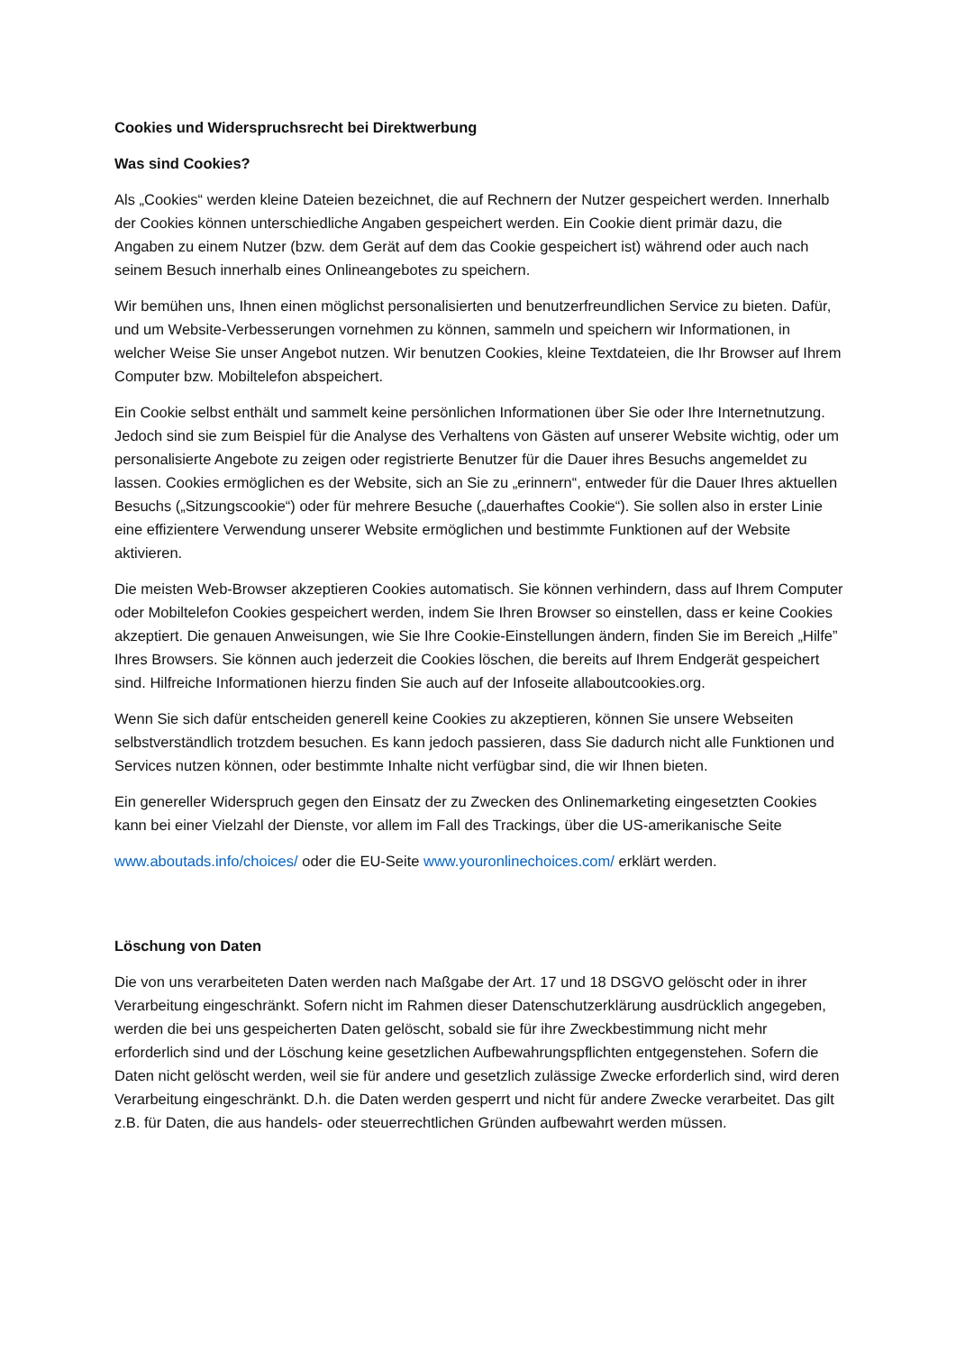Cookies und Widerspruchsrecht bei Direktwerbung
Was sind Cookies?
Als „Cookies“ werden kleine Dateien bezeichnet, die auf Rechnern der Nutzer gespeichert werden. Innerhalb der Cookies können unterschiedliche Angaben gespeichert werden. Ein Cookie dient primär dazu, die Angaben zu einem Nutzer (bzw. dem Gerät auf dem das Cookie gespeichert ist) während oder auch nach seinem Besuch innerhalb eines Onlineangebotes zu speichern.
Wir bemühen uns, Ihnen einen möglichst personalisierten und benutzerfreundlichen Service zu bieten. Dafür, und um Website-Verbesserungen vornehmen zu können, sammeln und speichern wir Informationen, in welcher Weise Sie unser Angebot nutzen. Wir benutzen Cookies, kleine Textdateien, die Ihr Browser auf Ihrem Computer bzw. Mobiltelefon abspeichert.
Ein Cookie selbst enthält und sammelt keine persönlichen Informationen über Sie oder Ihre Internetnutzung. Jedoch sind sie zum Beispiel für die Analyse des Verhaltens von Gästen auf unserer Website wichtig, oder um personalisierte Angebote zu zeigen oder registrierte Benutzer für die Dauer ihres Besuchs angemeldet zu lassen. Cookies ermöglichen es der Website, sich an Sie zu „erinnern“, entweder für die Dauer Ihres aktuellen Besuchs („Sitzungscookie“) oder für mehrere Besuche („dauerhaftes Cookie“). Sie sollen also in erster Linie eine effizientere Verwendung unserer Website ermöglichen und bestimmte Funktionen auf der Website aktivieren.
Die meisten Web-Browser akzeptieren Cookies automatisch. Sie können verhindern, dass auf Ihrem Computer oder Mobiltelefon Cookies gespeichert werden, indem Sie Ihren Browser so einstellen, dass er keine Cookies akzeptiert. Die genauen Anweisungen, wie Sie Ihre Cookie-Einstellungen ändern, finden Sie im Bereich „Hilfe” Ihres Browsers. Sie können auch jederzeit die Cookies löschen, die bereits auf Ihrem Endgerät gespeichert sind. Hilfreiche Informationen hierzu finden Sie auch auf der Infoseite allaboutcookies.org.
Wenn Sie sich dafür entscheiden generell keine Cookies zu akzeptieren, können Sie unsere Webseiten selbstverständlich trotzdem besuchen. Es kann jedoch passieren, dass Sie dadurch nicht alle Funktionen und Services nutzen können, oder bestimmte Inhalte nicht verfügbar sind, die wir Ihnen bieten.
Ein genereller Widerspruch gegen den Einsatz der zu Zwecken des Onlinemarketing eingesetzten Cookies kann bei einer Vielzahl der Dienste, vor allem im Fall des Trackings, über die US-amerikanische Seite
www.aboutads.info/choices/ oder die EU-Seite www.youronlinechoices.com/ erklärt werden.
Löschung von Daten
Die von uns verarbeiteten Daten werden nach Maßgabe der Art. 17 und 18 DSGVO gelöscht oder in ihrer Verarbeitung eingeschränkt. Sofern nicht im Rahmen dieser Datenschutzerklärung ausdrücklich angegeben, werden die bei uns gespeicherten Daten gelöscht, sobald sie für ihre Zweckbestimmung nicht mehr erforderlich sind und der Löschung keine gesetzlichen Aufbewahrungspflichten entgegenstehen. Sofern die Daten nicht gelöscht werden, weil sie für andere und gesetzlich zulässige Zwecke erforderlich sind, wird deren Verarbeitung eingeschränkt. D.h. die Daten werden gesperrt und nicht für andere Zwecke verarbeitet. Das gilt z.B. für Daten, die aus handels- oder steuerrechtlichen Gründen aufbewahrt werden müssen.